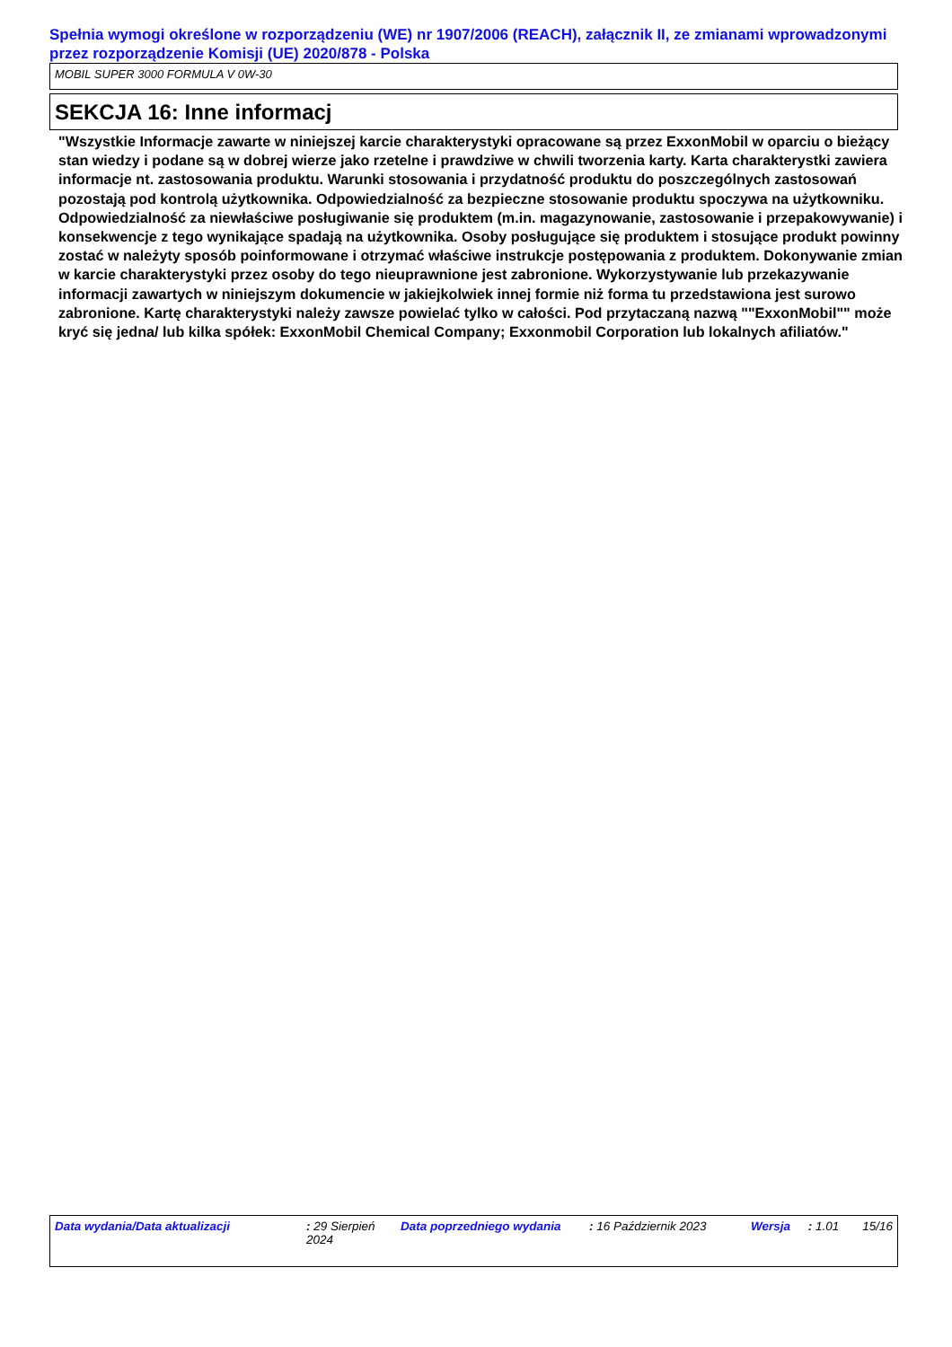Spełnia wymogi określone w rozporządzeniu (WE) nr 1907/2006 (REACH), załącznik II, ze zmianami wprowadzonymi przez rozporządzenie Komisji (UE) 2020/878 - Polska
MOBIL SUPER 3000 FORMULA V 0W-30
SEKCJA 16: Inne informacj
"Wszystkie Informacje zawarte w niniejszej karcie charakterystyki opracowane są przez ExxonMobil w oparciu o bieżący stan wiedzy i podane są w dobrej wierze jako rzetelne i prawdziwe w chwili tworzenia karty. Karta charakterystki zawiera informacje nt. zastosowania produktu. Warunki stosowania i przydatność produktu do poszczególnych zastosowań pozostają pod kontrolą użytkownika. Odpowiedzialność za bezpieczne stosowanie produktu spoczywa na użytkowniku. Odpowiedzialność za niewłaściwe posługiwanie się produktem (m.in. magazynowanie, zastosowanie i przepakowywanie) i konsekwencje z tego wynikające spadają na użytkownika. Osoby posługujące się produktem i stosujące produkt powinny zostać w należyty sposób poinformowane i otrzymać właściwe instrukcje postępowania z produktem. Dokonywanie zmian w karcie charakterystyki przez osoby do tego nieuprawnione jest zabronione. Wykorzystywanie lub przekazywanie informacji zawartych w niniejszym dokumencie w jakiejkolwiek innej formie niż forma tu przedstawiona jest surowo zabronione. Kartę charakterystyki należy zawsze powielać tylko w całości. Pod przytaczaną nazwą ""ExxonMobil"" może kryć się jedna/ lub kilka spółek: ExxonMobil Chemical Company; Exxonmobil Corporation lub lokalnych afiliatów."
| Data wydania/Data aktualizacji | : 29 Sierpień 2024 | Data poprzedniego wydania | : 16 Październik 2023 | Wersja | : 1.01 | 15/16 |